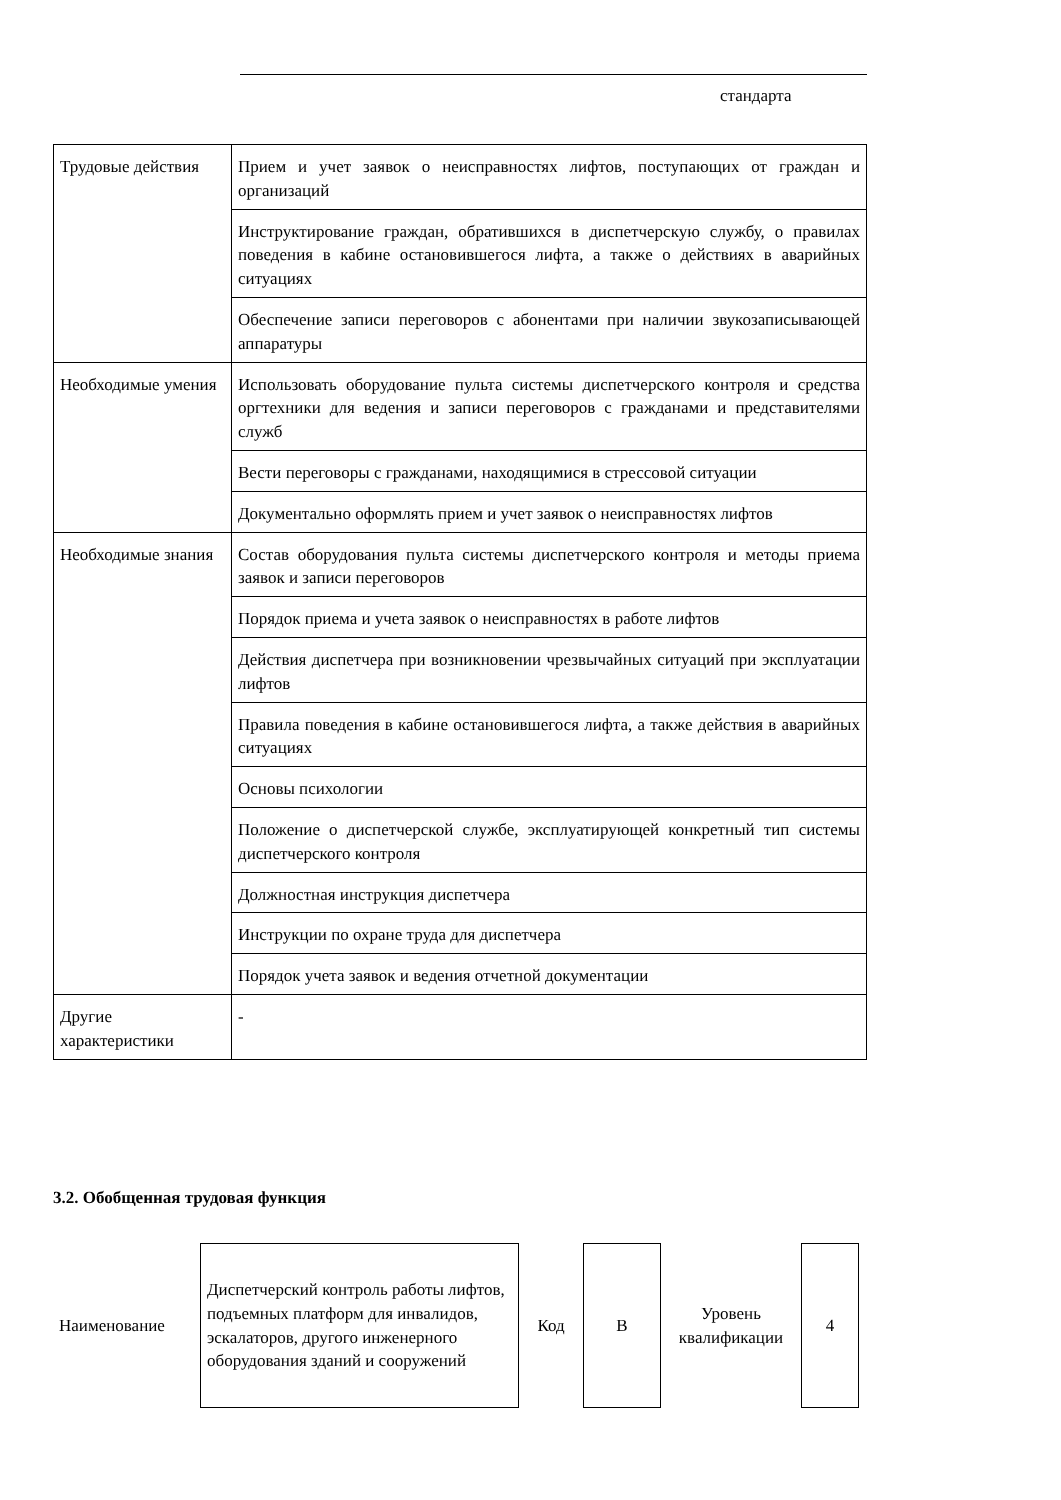стандарта
| Трудовые действия | Прием и учет заявок о неисправностях лифтов, поступающих от граждан и организаций |
| | Инструктирование граждан, обратившихся в диспетчерскую службу, о правилах поведения в кабине остановившегося лифта, а также о действиях в аварийных ситуациях |
| | Обеспечение записи переговоров с абонентами при наличии звукозаписывающей аппаратуры |
| Необходимые умения | Использовать оборудование пульта системы диспетчерского контроля и средства оргтехники для ведения и записи переговоров с гражданами и представителями служб |
| | Вести переговоры с гражданами, находящимися в стрессовой ситуации |
| | Документально оформлять прием и учет заявок о неисправностях лифтов |
| Необходимые знания | Состав оборудования пульта системы диспетчерского контроля и методы приема заявок и записи переговоров |
| | Порядок приема и учета заявок о неисправностях в работе лифтов |
| | Действия диспетчера при возникновении чрезвычайных ситуаций при эксплуатации лифтов |
| | Правила поведения в кабине остановившегося лифта, а также действия в аварийных ситуациях |
| | Основы психологии |
| | Положение о диспетчерской службе, эксплуатирующей конкретный тип системы диспетчерского контроля |
| | Должностная инструкция диспетчера |
| | Инструкции по охране труда для диспетчера |
| | Порядок учета заявок и ведения отчетной документации |
| Другие характеристики | - |
3.2. Обобщенная трудовая функция
| Наименование | Диспетчерский контроль работы лифтов, подъемных платформ для инвалидов, эскалаторов, другого инженерного оборудования зданий и сооружений | Код | B | Уровень квалификации | 4 |